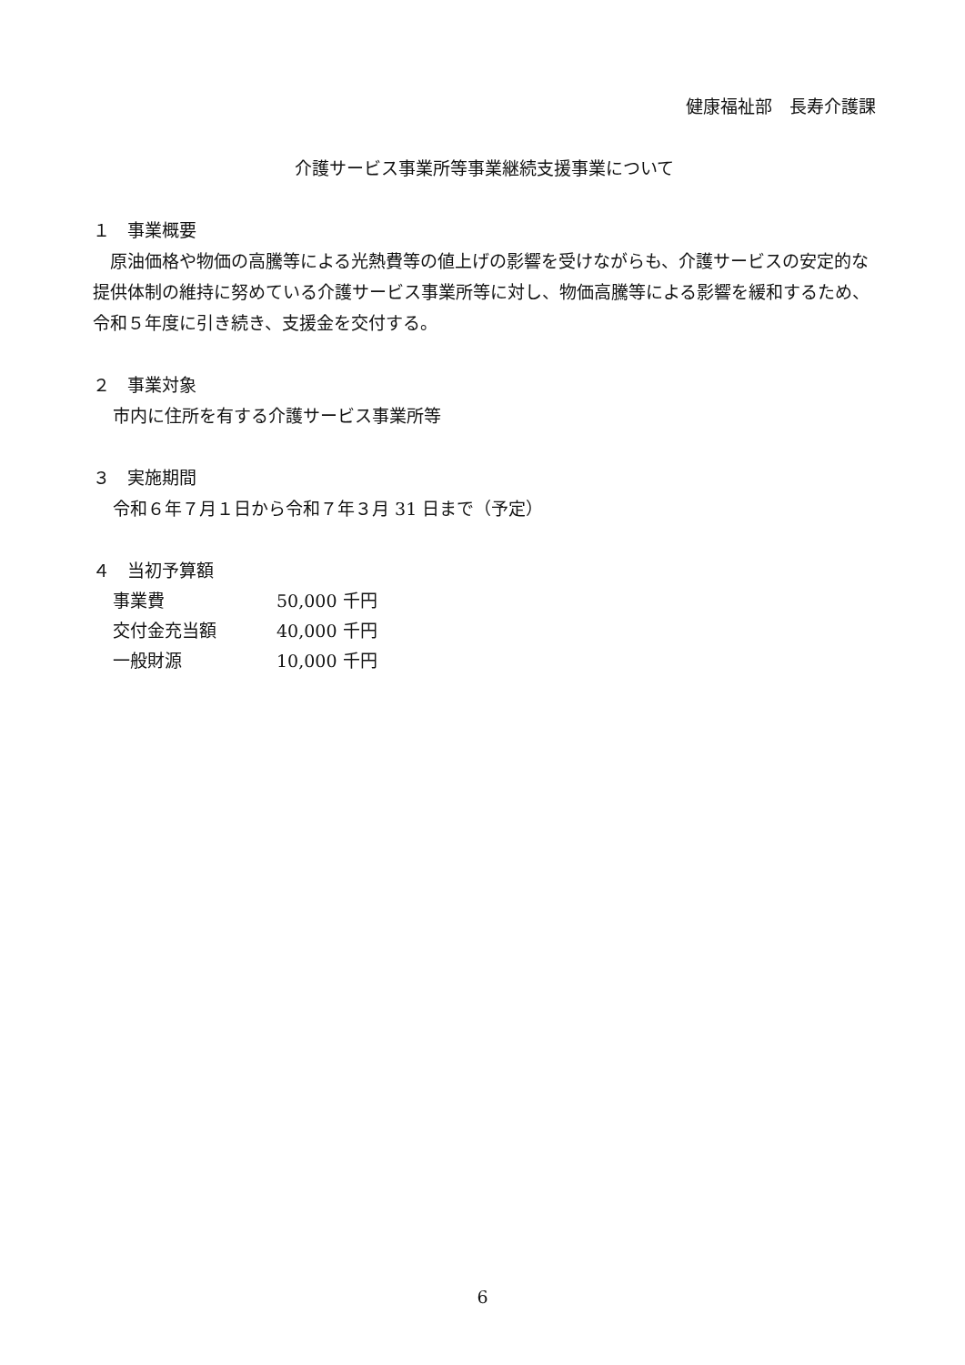健康福祉部　長寿介護課
介護サービス事業所等事業継続支援事業について
１　事業概要
　原油価格や物価の高騰等による光熱費等の値上げの影響を受けながらも、介護サービスの安定的な提供体制の維持に努めている介護サービス事業所等に対し、物価高騰等による影響を緩和するため、令和５年度に引き続き、支援金を交付する。
２　事業対象
市内に住所を有する介護サービス事業所等
３　実施期間
令和６年７月１日から令和７年３月 31 日まで（予定）
４　当初予算額
事業費 50,000 千円
交付金充当額 40,000 千円
一般財源 10,000 千円
6